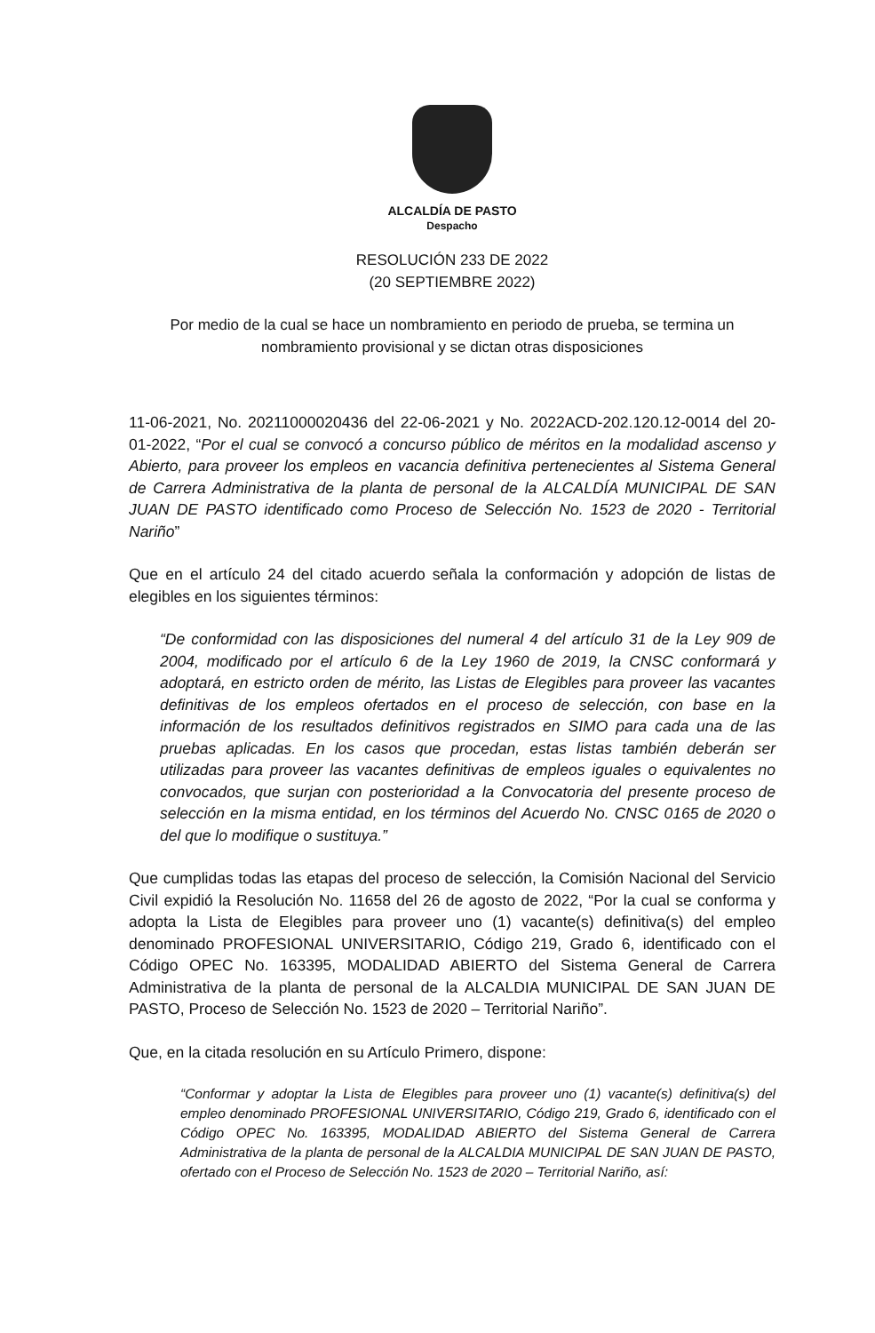ALCALDÍA DE PASTO
Despacho
RESOLUCIÓN 233 DE 2022
(20 SEPTIEMBRE 2022)
Por medio de la cual se hace un nombramiento en periodo de prueba, se termina un nombramiento provisional y se dictan otras disposiciones
11-06-2021, No. 20211000020436 del 22-06-2021 y No. 2022ACD-202.120.12-0014 del 20-01-2022, “Por el cual se convocó a concurso público de méritos en la modalidad ascenso y Abierto, para proveer los empleos en vacancia definitiva pertenecientes al Sistema General de Carrera Administrativa de la planta de personal de la ALCALDÍA MUNICIPAL DE SAN JUAN DE PASTO identificado como Proceso de Selección No. 1523 de 2020 - Territorial Nariño”
Que en el artículo 24 del citado acuerdo señala la conformación y adopción de listas de elegibles en los siguientes términos:
“De conformidad con las disposiciones del numeral 4 del artículo 31 de la Ley 909 de 2004, modificado por el artículo 6 de la Ley 1960 de 2019, la CNSC conformará y adoptará, en estricto orden de mérito, las Listas de Elegibles para proveer las vacantes definitivas de los empleos ofertados en el proceso de selección, con base en la información de los resultados definitivos registrados en SIMO para cada una de las pruebas aplicadas. En los casos que procedan, estas listas también deberán ser utilizadas para proveer las vacantes definitivas de empleos iguales o equivalentes no convocados, que surjan con posterioridad a la Convocatoria del presente proceso de selección en la misma entidad, en los términos del Acuerdo No. CNSC 0165 de 2020 o del que lo modifique o sustituya.”
Que cumplidas todas las etapas del proceso de selección, la Comisión Nacional del Servicio Civil expidió la Resolución No. 11658 del 26 de agosto de 2022, “Por la cual se conforma y adopta la Lista de Elegibles para proveer uno (1) vacante(s) definitiva(s) del empleo denominado PROFESIONAL UNIVERSITARIO, Código 219, Grado 6, identificado con el Código OPEC No. 163395, MODALIDAD ABIERTO del Sistema General de Carrera Administrativa de la planta de personal de la ALCALDIA MUNICIPAL DE SAN JUAN DE PASTO, Proceso de Selección No. 1523 de 2020 – Territorial Nariño”.
Que, en la citada resolución en su Artículo Primero, dispone:
“Conformar y adoptar la Lista de Elegibles para proveer uno (1) vacante(s) definitiva(s) del empleo denominado PROFESIONAL UNIVERSITARIO, Código 219, Grado 6, identificado con el Código OPEC No. 163395, MODALIDAD ABIERTO del Sistema General de Carrera Administrativa de la planta de personal de la ALCALDIA MUNICIPAL DE SAN JUAN DE PASTO, ofertado con el Proceso de Selección No. 1523 de 2020 – Territorial Nariño, así: